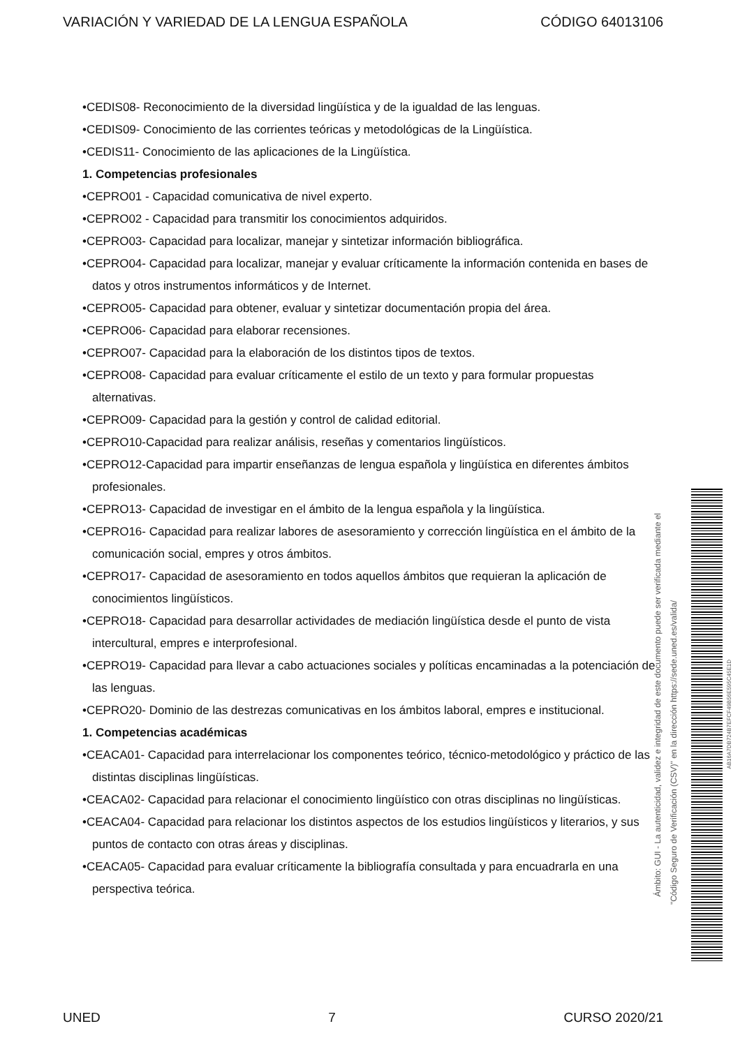VARIACIÓN Y VARIEDAD DE LA LENGUA ESPAÑOLA CÓDIGO 64013106
•CEDIS08- Reconocimiento de la diversidad lingüística y de la igualdad de las lenguas.
•CEDIS09- Conocimiento de las corrientes teóricas y metodológicas de la Lingüística.
•CEDIS11- Conocimiento de las aplicaciones de la Lingüística.
1. Competencias profesionales
•CEPRO01 - Capacidad comunicativa de nivel experto.
•CEPRO02 - Capacidad para transmitir los conocimientos adquiridos.
•CEPRO03- Capacidad para localizar, manejar y sintetizar información bibliográfica.
•CEPRO04- Capacidad para localizar, manejar y evaluar críticamente la información contenida en bases de datos y otros instrumentos informáticos y de Internet.
•CEPRO05- Capacidad para obtener, evaluar y sintetizar documentación propia del área.
•CEPRO06- Capacidad para elaborar recensiones.
•CEPRO07- Capacidad para la elaboración de los distintos tipos de textos.
•CEPRO08- Capacidad para evaluar críticamente el estilo de un texto y para formular propuestas alternativas.
•CEPRO09- Capacidad para la gestión y control de calidad editorial.
•CEPRO10-Capacidad para realizar análisis, reseñas y comentarios lingüísticos.
•CEPRO12-Capacidad para impartir enseñanzas de lengua española y lingüística en diferentes ámbitos profesionales.
•CEPRO13- Capacidad de investigar en el ámbito de la lengua española y la lingüística.
•CEPRO16- Capacidad para realizar labores de asesoramiento y corrección lingüística en el ámbito de la comunicación social, empres y otros ámbitos.
•CEPRO17- Capacidad de asesoramiento en todos aquellos ámbitos que requieran la aplicación de conocimientos lingüísticos.
•CEPRO18- Capacidad para desarrollar actividades de mediación lingüística desde el punto de vista intercultural, empres e interprofesional.
•CEPRO19- Capacidad para llevar a cabo actuaciones sociales y políticas encaminadas a la potenciación de las lenguas.
•CEPRO20- Dominio de las destrezas comunicativas en los ámbitos laboral, empres e institucional.
1. Competencias académicas
•CEACA01- Capacidad para interrelacionar los componentes teórico, técnico-metodológico y práctico de las distintas disciplinas lingüísticas.
•CEACA02- Capacidad para relacionar el conocimiento lingüístico con otras disciplinas no lingüísticas.
•CEACA04- Capacidad para relacionar los distintos aspectos de los estudios lingüísticos y literarios, y sus puntos de contacto con otras áreas y disciplinas.
•CEACA05- Capacidad para evaluar críticamente la bibliografía consultada y para encuadrarla en una perspectiva teórica.
Ámbito: GUI - La autenticidad, validez e integridad de este documento puede ser verificada mediante el
"Código Seguro de Verificación (CSV)" en la dirección https://sede.uned.es/valida/
AB16A7DB724B7EFCF49B56E595C45E1D
UNED 7 CURSO 2020/21